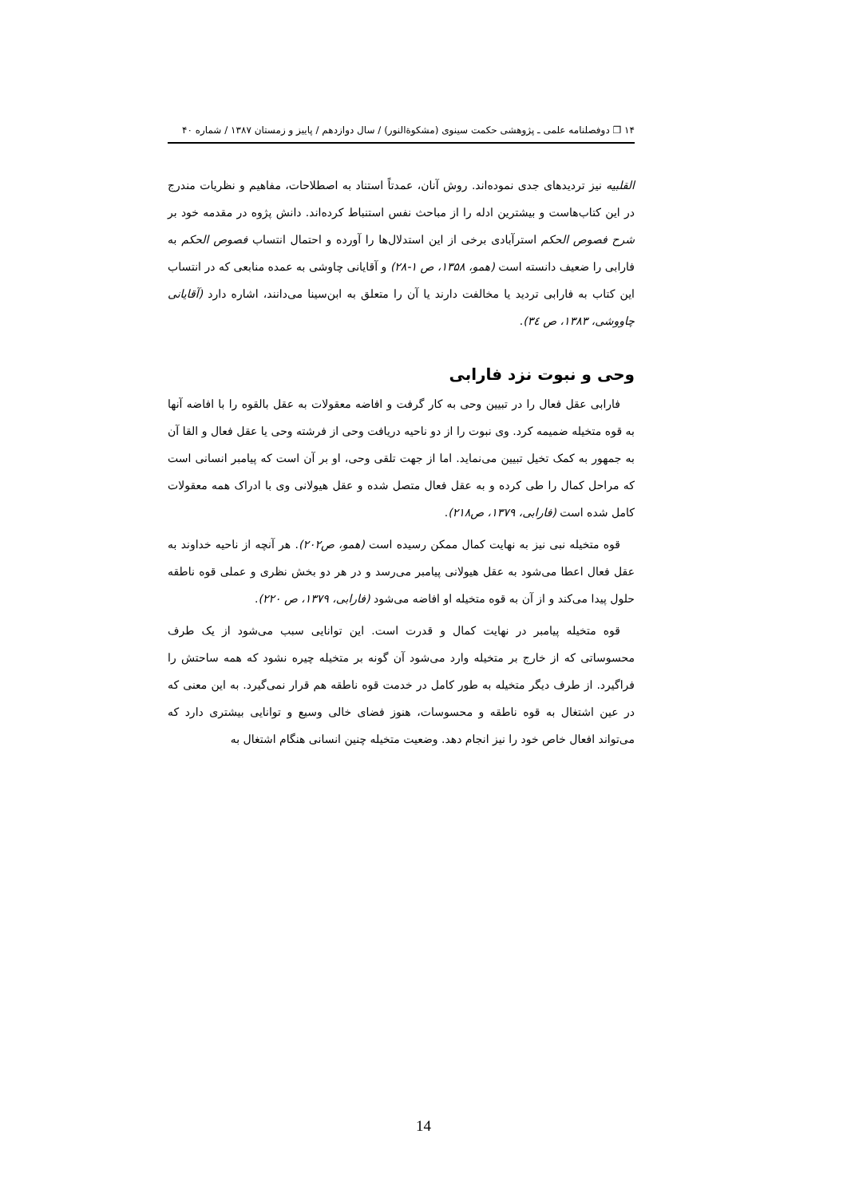۱۴ ❐ دوفصلنامه علمی ـ پژوهشی حکمت سینوی (مشکوةالنور) / سال دوازدهم / پاییز و زمستان ۱۳۸۷ / شماره ۴۰
القلبیه نیز تردیدهای جدی نموده‌اند. روش آنان، عمدتاً استناد به اصطلاحات، مفاهیم و نظریات مندرج در این کتاب‌هاست و بیشترین ادله را از مباحث نفس استنباط کرده‌اند. دانش پژوه در مقدمه خود بر شرح فصوص الحکم استرآبادی برخی از این استدلال‌ها را آورده و احتمال انتساب فصوص الحکم به فارابی را ضعیف دانسته است (همو، ۱۳۵۸، ص ۱-۲۸) و آقایانی چاوشی به عمده منابعی که در انتساب این کتاب به فارابی تردید یا مخالفت دارند یا آن را متعلق به ابن‌سینا می‌دانند، اشاره دارد (آقایانی چاووشی، ۱۳۸۳، ص ۳٤).
وحی و نبوت نزد فارابی
فارابی عقل فعال را در تبیین وحی به کار گرفت و افاضه معقولات به عقل بالقوه را با افاضه آنها به قوه متخیله ضمیمه کرد. وی نبوت را از دو ناحیه دریافت وحی از فرشته وحی یا عقل فعال و القا آن به جمهور به کمک تخیل تبیین می‌نماید. اما از جهت تلقی وحی، او بر آن است که پیامبر انسانی است که مراحل کمال را طی کرده و به عقل فعال متصل شده و عقل هیولانی وی با ادراک همه معقولات کامل شده است (فارابی، ۱۳۷۹، ص۲۱۸).
قوه متخیله نبی نیز به نهایت کمال ممکن رسیده است (همو، ص۲۰۲). هر آنچه از ناحیه خداوند به عقل فعال اعطا می‌شود به عقل هیولانی پیامبر می‌رسد و در هر دو بخش نظری و عملی قوه ناطقه حلول پیدا می‌کند و از آن به قوه متخیله او افاضه می‌شود (فارابی، ۱۳۷۹، ص ۲۲۰).
قوه متخیله پیامبر در نهایت کمال و قدرت است. این توانایی سبب می‌شود از یک طرف محسوساتی که از خارج بر متخیله وارد می‌شود آن گونه بر متخیله چیره نشود که همه ساحتش را فراگیرد. از طرف دیگر متخیله به طور کامل در خدمت قوه ناطقه هم قرار نمی‌گیرد. به این معنی که در عین اشتغال به قوه ناطقه و محسوسات، هنوز فضای خالی وسیع و توانایی بیشتری دارد که می‌تواند افعال خاص خود را نیز انجام دهد. وضعیت متخیله چنین انسانی هنگام اشتغال به
14